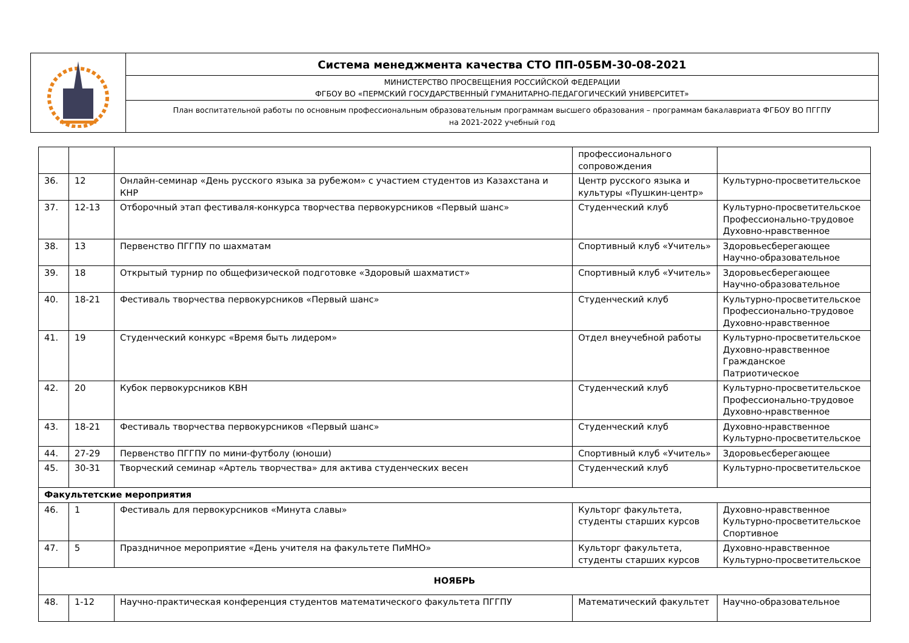| | Система менеджмента качества СТО ПП-05БМ-30-08-2021 |
| | МИНИСТЕРСТВО ПРОСВЕЩЕНИЯ РОССИЙСКОЙ ФЕДЕРАЦИИ ФГБОУ ВО «ПЕРМСКИЙ ГОСУДАРСТВЕННЫЙ ГУМАНИТАРНО-ПЕДАГОГИЧЕСКИЙ УНИВЕРСИТЕТ» |
| | План воспитательной работы по основным профессиональным образовательным программам высшего образования – программам бакалавриата ФГБОУ ВО ПГГПУ на 2021-2022 учебный год |
| | | | профессионального сопровождения | |
| 36. | 12 | Онлайн-семинар «День русского языка за рубежом» с участием студентов из Казахстана и КНР | Центр русского языка и культуры «Пушкин-центр» | Культурно-просветительское |
| 37. | 12-13 | Отборочный этап фестиваля-конкурса творчества первокурсников «Первый шанс» | Студенческий клуб | Культурно-просветительское Профессионально-трудовое Духовно-нравственное |
| 38. | 13 | Первенство ПГГПУ по шахматам | Спортивный клуб «Учитель» | Здоровьесберегающее Научно-образовательное |
| 39. | 18 | Открытый турнир по общефизической подготовке «Здоровый шахматист» | Спортивный клуб «Учитель» | Здоровьесберегающее Научно-образовательное |
| 40. | 18-21 | Фестиваль творчества первокурсников «Первый шанс» | Студенческий клуб | Культурно-просветительское Профессионально-трудовое Духовно-нравственное |
| 41. | 19 | Студенческий конкурс «Время быть лидером» | Отдел внеучебной работы | Культурно-просветительское Духовно-нравственное Гражданское Патриотическое |
| 42. | 20 | Кубок первокурсников КВН | Студенческий клуб | Культурно-просветительское Профессионально-трудовое Духовно-нравственное |
| 43. | 18-21 | Фестиваль творчества первокурсников «Первый шанс» | Студенческий клуб | Духовно-нравственное Культурно-просветительское |
| 44. | 27-29 | Первенство ПГГПУ по мини-футболу (юноши) | Спортивный клуб «Учитель» | Здоровьесберегающее |
| 45. | 30-31 | Творческий семинар «Артель творчества» для актива студенческих весен | Студенческий клуб | Культурно-просветительское |
| Факультетские мероприятия | | | | |
| 46. | 1 | Фестиваль для первокурсников «Минута славы» | Культорг факультета, студенты старших курсов | Духовно-нравственное Культурно-просветительское Спортивное |
| 47. | 5 | Праздничное мероприятие «День учителя на факультете ПиМНО» | Культорг факультета, студенты старших курсов | Духовно-нравственное Культурно-просветительское |
| НОЯБРЬ | | | | |
| 48. | 1-12 | Научно-практическая конференция студентов математического факультета ПГГПУ | Математический факультет | Научно-образовательное |